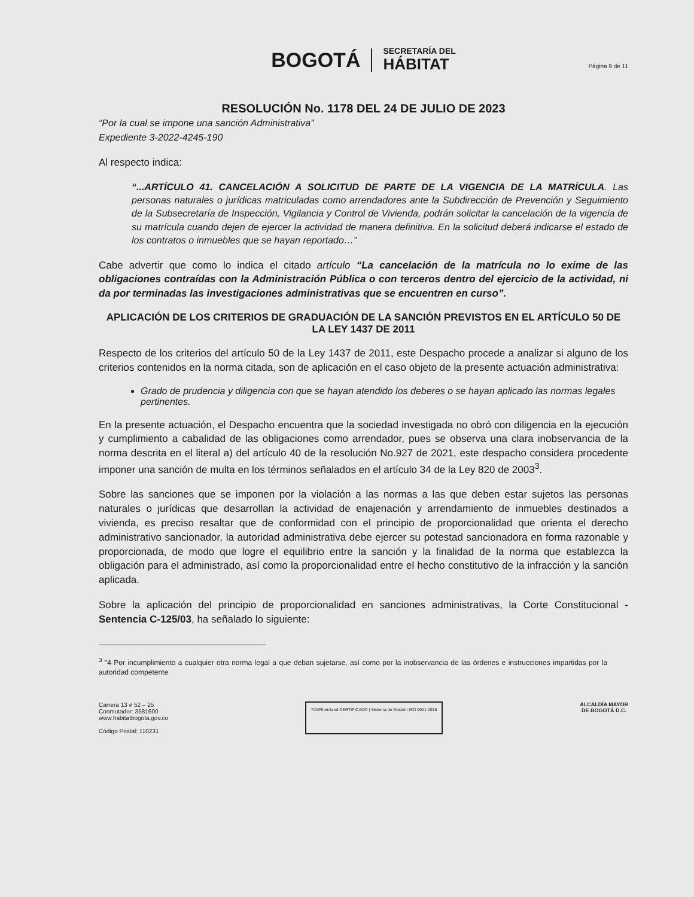BOGOTÁ
SECRETARÍA DEL
HÁBITAT
Página 9 de 11
RESOLUCIÓN No. 1178 DEL 24 DE JULIO DE 2023
“Por la cual se impone una sanción Administrativa”
Expediente 3-2022-4245-190
Al respecto indica:
“...ARTÍCULO 41. CANCELACIÓN A SOLICITUD DE PARTE DE LA VIGENCIA DE LA MATRÍCULA. Las personas naturales o jurídicas matriculadas como arrendadores ante la Subdirección de Prevención y Seguimiento de la Subsecretaría de Inspección, Vigilancia y Control de Vivienda, podrán solicitar la cancelación de la vigencia de su matrícula cuando dejen de ejercer la actividad de manera definitiva. En la solicitud deberá indicarse el estado de los contratos o inmuebles que se hayan reportado…”
Cabe advertir que como lo indica el citado artículo “La cancelación de la matrícula no lo exime de las obligaciones contraídas con la Administración Pública o con terceros dentro del ejercicio de la actividad, ni da por terminadas las investigaciones administrativas que se encuentren en curso”.
APLICACIÓN DE LOS CRITERIOS DE GRADUACIÓN DE LA SANCIÓN PREVISTOS EN EL ARTÍCULO 50 DE LA LEY 1437 DE 2011
Respecto de los criterios del artículo 50 de la Ley 1437 de 2011, este Despacho procede a analizar si alguno de los criterios contenidos en la norma citada, son de aplicación en el caso objeto de la presente actuación administrativa:
Grado de prudencia y diligencia con que se hayan atendido los deberes o se hayan aplicado las normas legales pertinentes.
En la presente actuación, el Despacho encuentra que la sociedad investigada no obró con diligencia en la ejecución y cumplimiento a cabalidad de las obligaciones como arrendador, pues se observa una clara inobservancia de la norma descrita en el literal a) del artículo 40 de la resolución No.927 de 2021, este despacho considera procedente imponer una sanción de multa en los términos señalados en el artículo 34 de la Ley 820 de 2003<sup>3</sup>.
Sobre las sanciones que se imponen por la violación a las normas a las que deben estar sujetos las personas naturales o jurídicas que desarrollan la actividad de enajenación y arrendamiento de inmuebles destinados a vivienda, es preciso resaltar que de conformidad con el principio de proporcionalidad que orienta el derecho administrativo sancionador, la autoridad administrativa debe ejercer su potestad sancionadora en forma razonable y proporcionada, de modo que logre el equilibrio entre la sanción y la finalidad de la norma que establezca la obligación para el administrado, así como la proporcionalidad entre el hecho constitutivo de la infracción y la sanción aplicada.
Sobre la aplicación del principio de proporcionalidad en sanciones administrativas, la Corte Constitucional - Sentencia C-125/03, ha señalado lo siguiente:
<sup>3</sup> "4 Por incumplimiento a cualquier otra norma legal a que deban sujetarse, así como por la inobservancia de las órdenes e instrucciones impartidas por la autoridad competente
Carrera 13 # 52 – 25
Conmutador: 3581600
www.habitatbogota.gov.co
Código Postal: 110231
TÜVRheinland CERTIFICADO | Sistema de Gestión ISO 9001:2015
ALCALDÍA MAYOR
DE BOGOTÁ D.C.